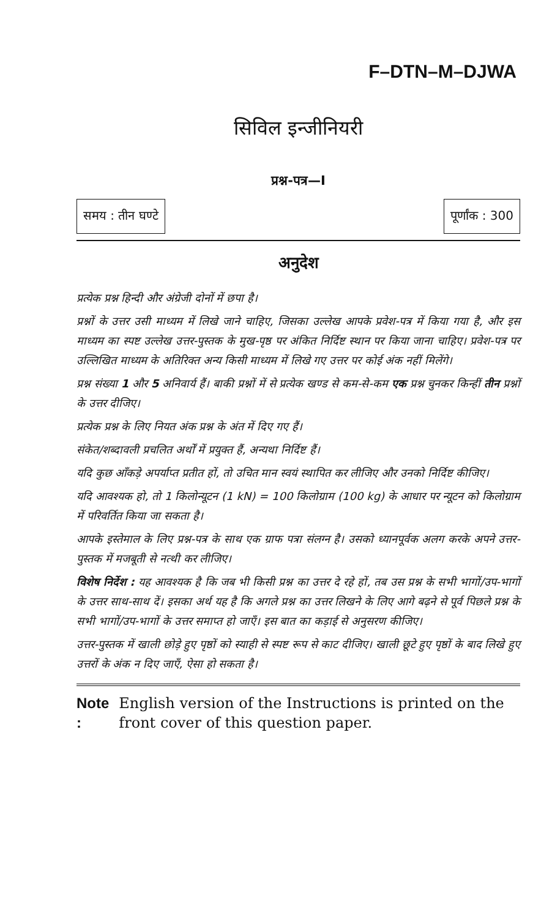F–DTN–M–DJWA
सिविल इन्जीनियरी
प्रश्न-पत्र—I
समय : तीन घण्टे पूर्णांक : 300
अनुदेश
प्रत्येक प्रश्न हिन्दी और अंग्रेजी दोनों में छपा है।
प्रश्नों के उत्तर उसी माध्यम में लिखे जाने चाहिए, जिसका उल्लेख आपके प्रवेश-पत्र में किया गया है, और इस माध्यम का स्पष्ट उल्लेख उत्तर-पुस्तक के मुख-पृष्ठ पर अंकित निर्दिष्ट स्थान पर किया जाना चाहिए। प्रवेश-पत्र पर उल्लिखित माध्यम के अतिरिक्त अन्य किसी माध्यम में लिखे गए उत्तर पर कोई अंक नहीं मिलेंगे।
प्रश्न संख्या 1 और 5 अनिवार्य हैं। बाकी प्रश्नों में से प्रत्येक खण्ड से कम-से-कम एक प्रश्न चुनकर किन्हीं तीन प्रश्नों के उत्तर दीजिए।
प्रत्येक प्रश्न के लिए नियत अंक प्रश्न के अंत में दिए गए हैं।
संकेत/शब्दावली प्रचलित अर्थों में प्रयुक्त हैं, अन्यथा निर्दिष्ट हैं।
यदि कुछ आँकड़े अपर्याप्त प्रतीत हों, तो उचित मान स्वयं स्थापित कर लीजिए और उनको निर्दिष्ट कीजिए।
यदि आवश्यक हो, तो 1 किलोन्यूटन (1 kN) = 100 किलोग्राम (100 kg) के आधार पर न्यूटन को किलोग्राम में परिवर्तित किया जा सकता है।
आपके इस्तेमाल के लिए प्रश्न-पत्र के साथ एक ग्राफ पत्रा संलग्न है। उसको ध्यानपूर्वक अलग करके अपने उत्तर-पुस्तक में मजबूती से नत्थी कर लीजिए।
विशेष निर्देश : यह आवश्यक है कि जब भी किसी प्रश्न का उत्तर दे रहे हों, तब उस प्रश्न के सभी भागों/उप-भागों के उत्तर साथ-साथ दें। इसका अर्थ यह है कि अगले प्रश्न का उत्तर लिखने के लिए आगे बढ़ने से पूर्व पिछले प्रश्न के सभी भागों/उप-भागों के उत्तर समाप्त हो जाएँ। इस बात का कड़ाई से अनुसरण कीजिए।
उत्तर-पुस्तक में खाली छोड़े हुए पृष्ठों को स्याही से स्पष्ट रूप से काट दीजिए। खाली छूटे हुए पृष्ठों के बाद लिखे हुए उत्तरों के अंक न दिए जाएँ, ऐसा हो सकता है।
Note : English version of the Instructions is printed on the front cover of this question paper.